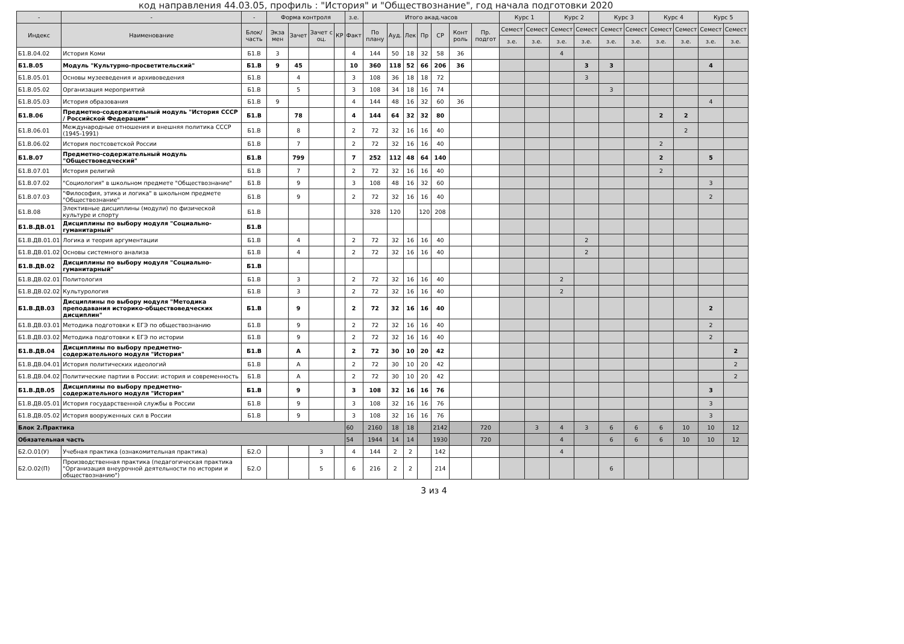код направления 44.03.05, профиль : "История" и "Обществознание", год начала подготовки 2020
| - | - | - | Форма контроля | | | | з.е. | Итого акад.часов | | | | | | | Курс 1 | | Курс 2 | | Курс 3 | | Курс 4 | | Курс 5 | |
| --- | --- | --- | --- | --- | --- | --- | --- | --- | --- | --- | --- | --- | --- | --- | --- | --- | --- | --- | --- | --- | --- | --- | --- | --- |
| Индекс | Наименование | Блок/ часть | Экза мен | Зачет | Зачет с оц. | КР | Факт | По плану | Ауд. | Лек | Пр | СР | Конт роль | Пр. подгот | Семест | Семест | Семест | Семест | Семест | Семест | Семест | Семест | Семест | Семест |
| | | | | | | | | | | | | | | | з.е. | з.е. | з.е. | з.е. | з.е. | з.е. | з.е. | з.е. | з.е. | з.е. |
| Б1.В.04.02 | История Коми | Б1.В | 3 | | | | 4 | 144 | 50 | 18 | 32 | 58 | 36 | | | | 4 | | | | | | | |
| Б1.В.05 | Модуль "Культурно-просветительский" | Б1.В | 9 | 45 | | | 10 | 360 | 118 | 52 | 66 | 206 | 36 | | | | | 3 | 3 | | | | 4 | |
| Б1.В.05.01 | Основы музееведения и архивоведения | Б1.В | | 4 | | | 3 | 108 | 36 | 18 | 18 | 72 | | | | | | 3 | | | | | | |
| Б1.В.05.02 | Организация мероприятий | Б1.В | | 5 | | | 3 | 108 | 34 | 18 | 16 | 74 | | | | | | | 3 | | | | | |
| Б1.В.05.03 | История образования | Б1.В | 9 | | | | 4 | 144 | 48 | 16 | 32 | 60 | 36 | | | | | | | | | | 4 | |
| Б1.В.06 | Предметно-содержательный модуль "История СССР / Российской Федерации" | Б1.В | | 78 | | | 4 | 144 | 64 | 32 | 32 | 80 | | | | | | | | | 2 | 2 | | |
| Б1.В.06.01 | Международные отношения и внешняя политика СССР (1945-1991) | Б1.В | | 8 | | | 2 | 72 | 32 | 16 | 16 | 40 | | | | | | | | | | 2 | | |
| Б1.В.06.02 | История постсоветской России | Б1.В | | 7 | | | 2 | 72 | 32 | 16 | 16 | 40 | | | | | | | | | 2 | | | |
| Б1.В.07 | Предметно-содержательный модуль "Обществоведческий" | Б1.В | | 799 | | | 7 | 252 | 112 | 48 | 64 | 140 | | | | | | | | | 2 | | 5 | |
| Б1.В.07.01 | История религий | Б1.В | | 7 | | | 2 | 72 | 32 | 16 | 16 | 40 | | | | | | | | | 2 | | | |
| Б1.В.07.02 | "Социология" в школьном предмете "Обществознание" | Б1.В | | 9 | | | 3 | 108 | 48 | 16 | 32 | 60 | | | | | | | | | | | 3 | |
| Б1.В.07.03 | "Философия, этика и логика" в школьном предмете "Обществознание" | Б1.В | | 9 | | | 2 | 72 | 32 | 16 | 16 | 40 | | | | | | | | | | | 2 | |
| Б1.В.08 | Элективные дисциплины (модули) по физической культуре и спорту | Б1.В | | | | | | 328 | 120 | | 120 | 208 | | | | | | | | | | | | |
| Б1.В.ДВ.01 | Дисциплины по выбору модуля "Социально-гуманитарный" | Б1.В | | | | | | | | | | | | | | | | | | | | | | |
| Б1.В.ДВ.01.01 | Логика и теория аргументации | Б1.В | | 4 | | | 2 | 72 | 32 | 16 | 16 | 40 | | | | | | 2 | | | | | | |
| Б1.В.ДВ.01.02 | Основы системного анализа | Б1.В | | 4 | | | 2 | 72 | 32 | 16 | 16 | 40 | | | | | | 2 | | | | | | |
| Б1.В.ДВ.02 | Дисциплины по выбору модуля "Социально-гуманитарный" | Б1.В | | | | | | | | | | | | | | | | | | | | | | |
| Б1.В.ДВ.02.01 | Политология | Б1.В | | 3 | | | 2 | 72 | 32 | 16 | 16 | 40 | | | | | 2 | | | | | | | |
| Б1.В.ДВ.02.02 | Культурология | Б1.В | | 3 | | | 2 | 72 | 32 | 16 | 16 | 40 | | | | | 2 | | | | | | | |
| Б1.В.ДВ.03 | Дисциплины по выбору модуля "Методика преподавания историко-обществоведческих дисциплин" | Б1.В | | 9 | | | 2 | 72 | 32 | 16 | 16 | 40 | | | | | | | | | | | 2 | |
| Б1.В.ДВ.03.01 | Методика подготовки к ЕГЭ по обществознанию | Б1.В | | 9 | | | 2 | 72 | 32 | 16 | 16 | 40 | | | | | | | | | | | 2 | |
| Б1.В.ДВ.03.02 | Методика подготовки к ЕГЭ по истории | Б1.В | | 9 | | | 2 | 72 | 32 | 16 | 16 | 40 | | | | | | | | | | | 2 | |
| Б1.В.ДВ.04 | Дисциплины по выбору предметно-содержательного модуля "История" | Б1.В | | A | | | 2 | 72 | 30 | 10 | 20 | 42 | | | | | | | | | | | | 2 |
| Б1.В.ДВ.04.01 | История политических идеологий | Б1.В | | A | | | 2 | 72 | 30 | 10 | 20 | 42 | | | | | | | | | | | | 2 |
| Б1.В.ДВ.04.02 | Политические партии в России: история и современность | Б1.В | | A | | | 2 | 72 | 30 | 10 | 20 | 42 | | | | | | | | | | | | 2 |
| Б1.В.ДВ.05 | Дисциплины по выбору предметно-содержательного модуля "История" | Б1.В | | 9 | | | 3 | 108 | 32 | 16 | 16 | 76 | | | | | | | | | | | 3 | |
| Б1.В.ДВ.05.01 | История государственной службы в России | Б1.В | | 9 | | | 3 | 108 | 32 | 16 | 16 | 76 | | | | | | | | | | | 3 | |
| Б1.В.ДВ.05.02 | История вооруженных сил в России | Б1.В | | 9 | | | 3 | 108 | 32 | 16 | 16 | 76 | | | | | | | | | | | 3 | |
| Блок 2.Практика | | | | | | | 60 | 2160 | 18 | 18 | | 2142 | | 720 | | 3 | 4 | 3 | 6 | 6 | 6 | 10 | 10 | 12 |
| Обязательная часть | | | | | | | 54 | 1944 | 14 | 14 | | 1930 | | 720 | | | 4 | | 6 | 6 | 6 | 10 | 10 | 12 |
| Б2.О.01(У) | Учебная практика (ознакомительная практика) | Б2.О | | | 3 | | 4 | 144 | 2 | 2 | | 142 | | | | | 4 | | | | | | | |
| Б2.О.02(П) | Производственная практика (педагогическая практика "Организация внеурочной деятельности по истории и обществознанию") | Б2.О | | | 5 | | 6 | 216 | 2 | 2 | | 214 | | | | | | | 6 | | | | | |
3 из 4